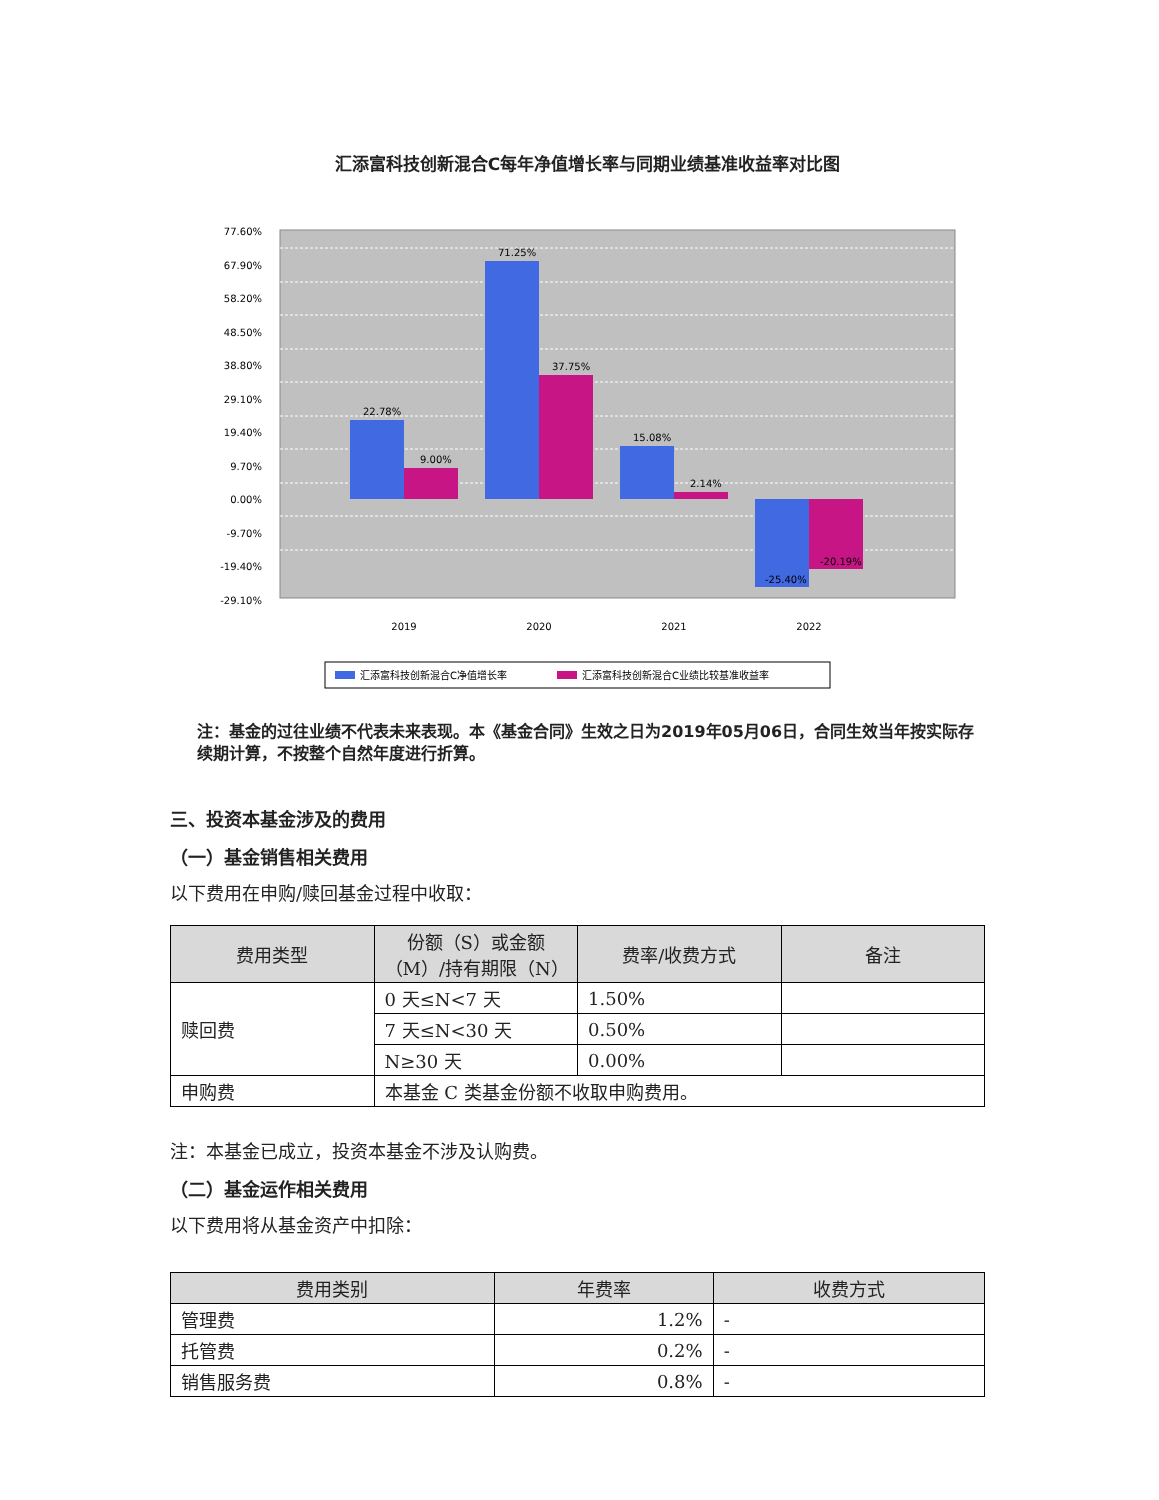汇添富科技创新混合C每年净值增长率与同期业绩基准收益率对比图
77.60%
67.90%
58.20%
48.50%
38.80%
29.10%
19.40%
9.70%
0.00%
-9.70%
-19.40%
-29.10%
22.78%
9.00%
71.25%
37.75%
15.08%
2.14%
-25.40%
-20.19%
2019
2020
2021
2022
汇添富科技创新混合C净值增长率
汇添富科技创新混合C业绩比较基准收益率
注：基金的过往业绩不代表未来表现。本《基金合同》生效之日为2019年05月06日，合同生效当年按实际存续期计算，不按整个自然年度进行折算。
三、投资本基金涉及的费用
（一）基金销售相关费用
以下费用在申购/赎回基金过程中收取：
| 费用类型 | 份额（S）或金额（M）/持有期限（N） | 费率/收费方式 | 备注 |
| --- | --- | --- | --- |
| 赎回费 | 0 天≤N<7 天 | 1.50% | |
| | 7 天≤N<30 天 | 0.50% | |
| | N≥30 天 | 0.00% | |
| 申购费 | 本基金 C 类基金份额不收取申购费用。 | | |
注：本基金已成立，投资本基金不涉及认购费。
（二）基金运作相关费用
以下费用将从基金资产中扣除：
| 费用类别 | 年费率 | 收费方式 |
| --- | --- | --- |
| 管理费 | 1.2% | - |
| 托管费 | 0.2% | - |
| 销售服务费 | 0.8% | - |